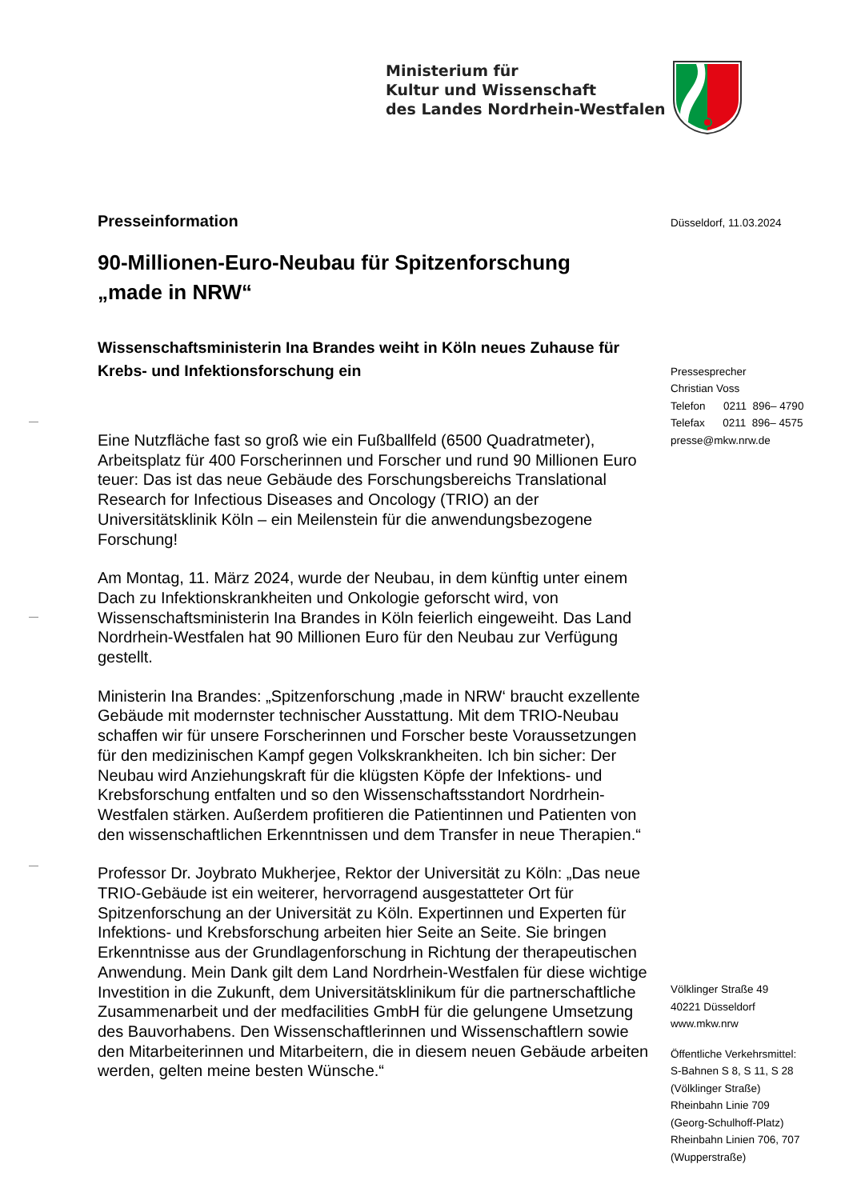Ministerium für
Kultur und Wissenschaft
des Landes Nordrhein-Westfalen
Presseinformation
90-Millionen-Euro-Neubau für Spitzenforschung
„made in NRW“
Wissenschaftsministerin Ina Brandes weiht in Köln neues Zuhause für Krebs- und Infektionsforschung ein
Eine Nutzfläche fast so groß wie ein Fußballfeld (6500 Quadratmeter), Arbeitsplatz für 400 Forscherinnen und Forscher und rund 90 Millionen Euro teuer: Das ist das neue Gebäude des Forschungsbereichs Translational Research for Infectious Diseases and Oncology (TRIO) an der Universitätsklinik Köln – ein Meilenstein für die anwendungsbezogene Forschung!
Am Montag, 11. März 2024, wurde der Neubau, in dem künftig unter einem Dach zu Infektionskrankheiten und Onkologie geforscht wird, von Wissenschaftsministerin Ina Brandes in Köln feierlich eingeweiht. Das Land Nordrhein-Westfalen hat 90 Millionen Euro für den Neubau zur Verfügung gestellt.
Ministerin Ina Brandes: „Spitzenforschung ‚made in NRW‘ braucht exzellente Gebäude mit modernster technischer Ausstattung. Mit dem TRIO-Neubau schaffen wir für unsere Forscherinnen und Forscher beste Voraussetzungen für den medizinischen Kampf gegen Volkskrankheiten. Ich bin sicher: Der Neubau wird Anziehungskraft für die klügsten Köpfe der Infektions- und Krebsforschung entfalten und so den Wissenschaftsstandort Nordrhein-Westfalen stärken. Außerdem profitieren die Patientinnen und Patienten von den wissenschaftlichen Erkenntnissen und dem Transfer in neue Therapien.“
Professor Dr. Joybrato Mukherjee, Rektor der Universität zu Köln: „Das neue TRIO-Gebäude ist ein weiterer, hervorragend ausgestatteter Ort für Spitzenforschung an der Universität zu Köln. Expertinnen und Experten für Infektions- und Krebsforschung arbeiten hier Seite an Seite. Sie bringen Erkenntnisse aus der Grundlagenforschung in Richtung der therapeutischen Anwendung. Mein Dank gilt dem Land Nordrhein-Westfalen für diese wichtige Investition in die Zukunft, dem Universitätsklinikum für die partnerschaftliche Zusammenarbeit und der medfacilities GmbH für die gelungene Umsetzung des Bauvorhabens. Den Wissenschaftlerinnen und Wissenschaftlern sowie den Mitarbeiterinnen und Mitarbeitern, die in diesem neuen Gebäude arbeiten werden, gelten meine besten Wünsche.“
Düsseldorf, 11.03.2024
Pressesprecher
Christian Voss
Telefon 0211 896– 4790
Telefax 0211 896– 4575
presse@mkw.nrw.de
Völklinger Straße 49
40221 Düsseldorf
www.mkw.nrw
Öffentliche Verkehrsmittel:
S-Bahnen S 8, S 11, S 28
(Völklinger Straße)
Rheinbahn Linie 709
(Georg-Schulhoff-Platz)
Rheinbahn Linien 706, 707
(Wupperstraße)